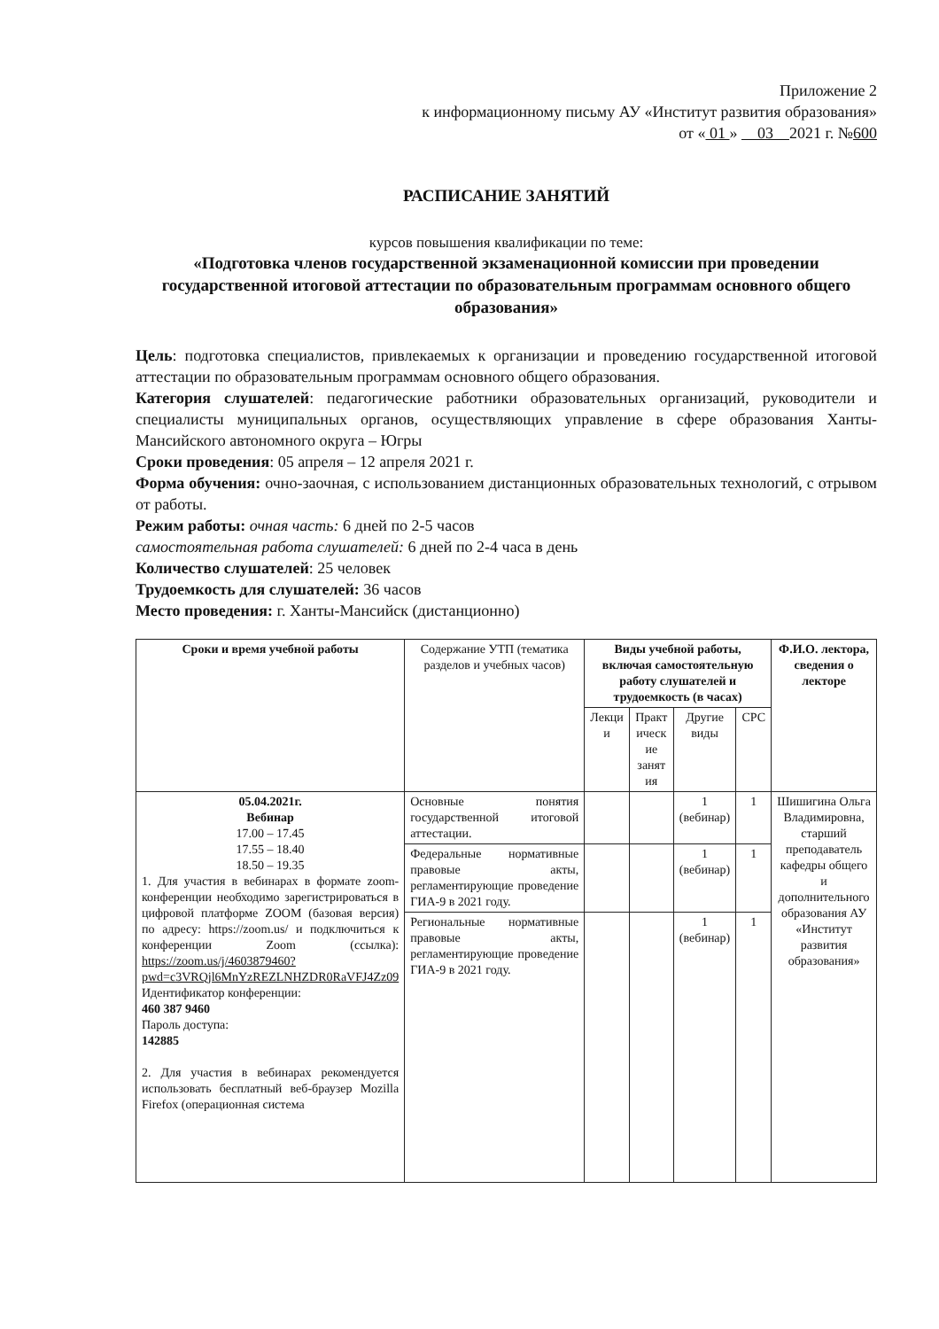Приложение 2
к информационному письму АУ «Институт развития образования»
от « 01 » 03 2021 г. №600
РАСПИСАНИЕ ЗАНЯТИЙ
курсов повышения квалификации по теме:
«Подготовка членов государственной экзаменационной комиссии при проведении государственной итоговой аттестации по образовательным программам основного общего образования»
Цель: подготовка специалистов, привлекаемых к организации и проведению государственной итоговой аттестации по образовательным программам основного общего образования.
Категория слушателей: педагогические работники образовательных организаций, руководители и специалисты муниципальных органов, осуществляющих управление в сфере образования Ханты-Мансийского автономного округа – Югры
Сроки проведения: 05 апреля – 12 апреля 2021 г.
Форма обучения: очно-заочная, с использованием дистанционных образовательных технологий, с отрывом от работы.
Режим работы: очная часть: 6 дней по 2-5 часов
самостоятельная работа слушателей: 6 дней по 2-4 часа в день
Количество слушателей: 25 человек
Трудоемкость для слушателей: 36 часов
Место проведения: г. Ханты-Мансийск (дистанционно)
| Сроки и время учебной работы | Содержание УТП (тематика разделов и учебных часов) | Виды учебной работы, включая самостоятельную работу слушателей и трудоемкость (в часах) | | | | Ф.И.О. лектора, сведения о лекторе |
| --- | --- | --- | --- | --- | --- | --- |
| | | Лекци и | Практ ическ ие занят ия | Другие виды | СРС | |
| 05.04.2021г. Вебинар 17.00 – 17.45 17.55 – 18.40 18.50 – 19.35 1. Для участия в вебинарах в формате zoom-конференции необходимо зарегистрироваться в цифровой платформе ZOOM (базовая версия) по адресу: https://zoom.us/ и подключиться к конференции Zoom (ссылка): https://zoom.us/j/4603879460?pwd=c3VRQjl6MnYzREZLNHZDR0RaVFJ4Zz09 Идентификатор конференции: 460 387 9460 Пароль доступа: 142885 2. Для участия в вебинарах рекомендуется использовать бесплатный веб-браузер Mozilla Firefox (операционная система | Основные понятия государственной итоговой аттестации. | | | 1 (вебинар) | 1 | Шишигина Ольга Владимировна, старший преподаватель кафедры общего и дополнительного образования АУ «Институт развития образования» |
| | Федеральные нормативные правовые акты, регламентирующие проведение ГИА-9 в 2021 году. | | | 1 (вебинар) | 1 | |
| | Региональные нормативные правовые акты, регламентирующие проведение ГИА-9 в 2021 году. | | | 1 (вебинар) | 1 | |